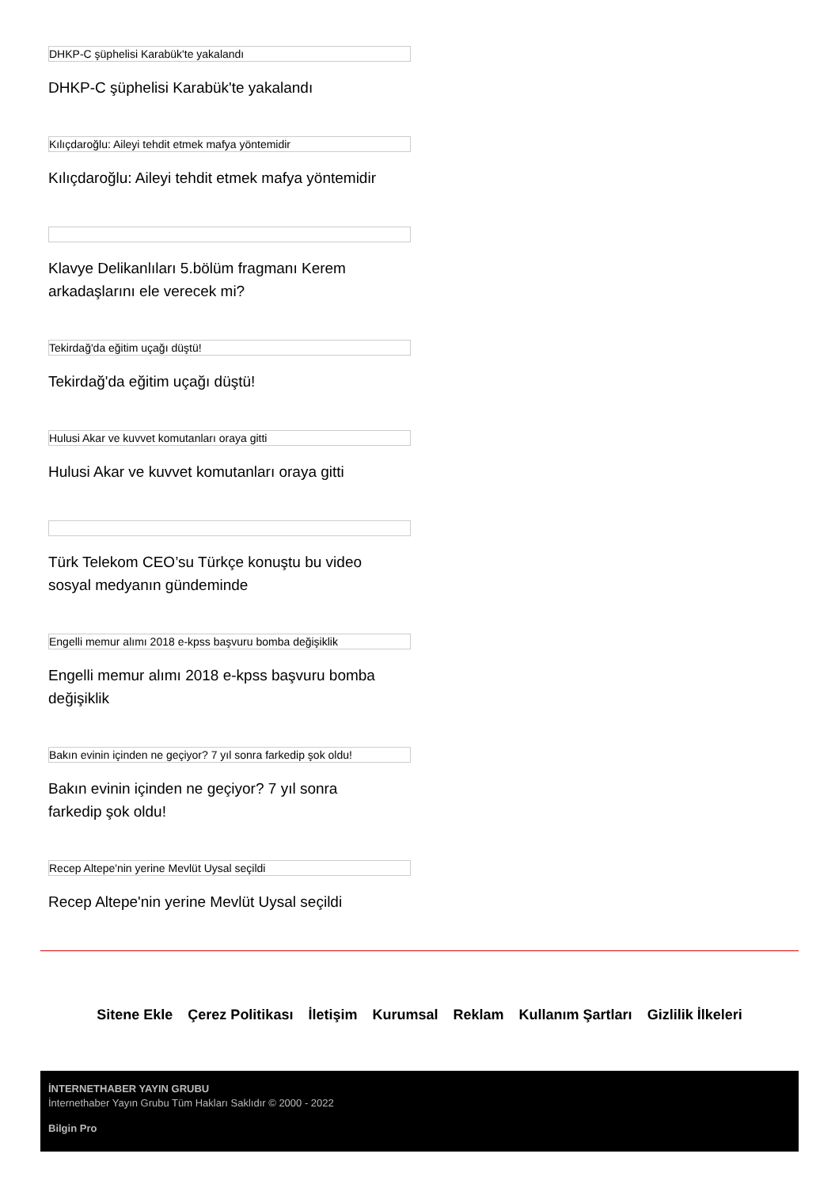DHKP-C şüphelisi Karabük'te yakalandı
DHKP-C şüphelisi Karabük'te yakalandı
Kılıçdaroğlu: Aileyi tehdit etmek mafya yöntemidir
Kılıçdaroğlu: Aileyi tehdit etmek mafya yöntemidir
Klavye Delikanlıları 5.bölüm fragmanı Kerem arkadaşlarını ele verecek mi?
Tekirdağ'da eğitim uçağı düştü!
Tekirdağ'da eğitim uçağı düştü!
Hulusi Akar ve kuvvet komutanları oraya gitti
Hulusi Akar ve kuvvet komutanları oraya gitti
Türk Telekom CEO’su Türkçe konuştu bu video sosyal medyanın gündeminde
Engelli memur alımı 2018 e-kpss başvuru bomba değişiklik
Engelli memur alımı 2018 e-kpss başvuru bomba değişiklik
Bakın evinin içinden ne geçiyor? 7 yıl sonra farkedip şok oldu!
Bakın evinin içinden ne geçiyor? 7 yıl sonra farkedip şok oldu!
Recep Altepe'nin yerine Mevlüt Uysal seçildi
Recep Altepe'nin yerine Mevlüt Uysal seçildi
Sitene Ekle Çerez Politikası İletişim Kurumsal Reklam Kullanım Şartları Gizlilik İlkeleri
İNTERNETHABER YAYIN GRUBU
İnternethaber Yayın Grubu Tüm Hakları Saklıdır © 2000 - 2022
Bilgin Pro